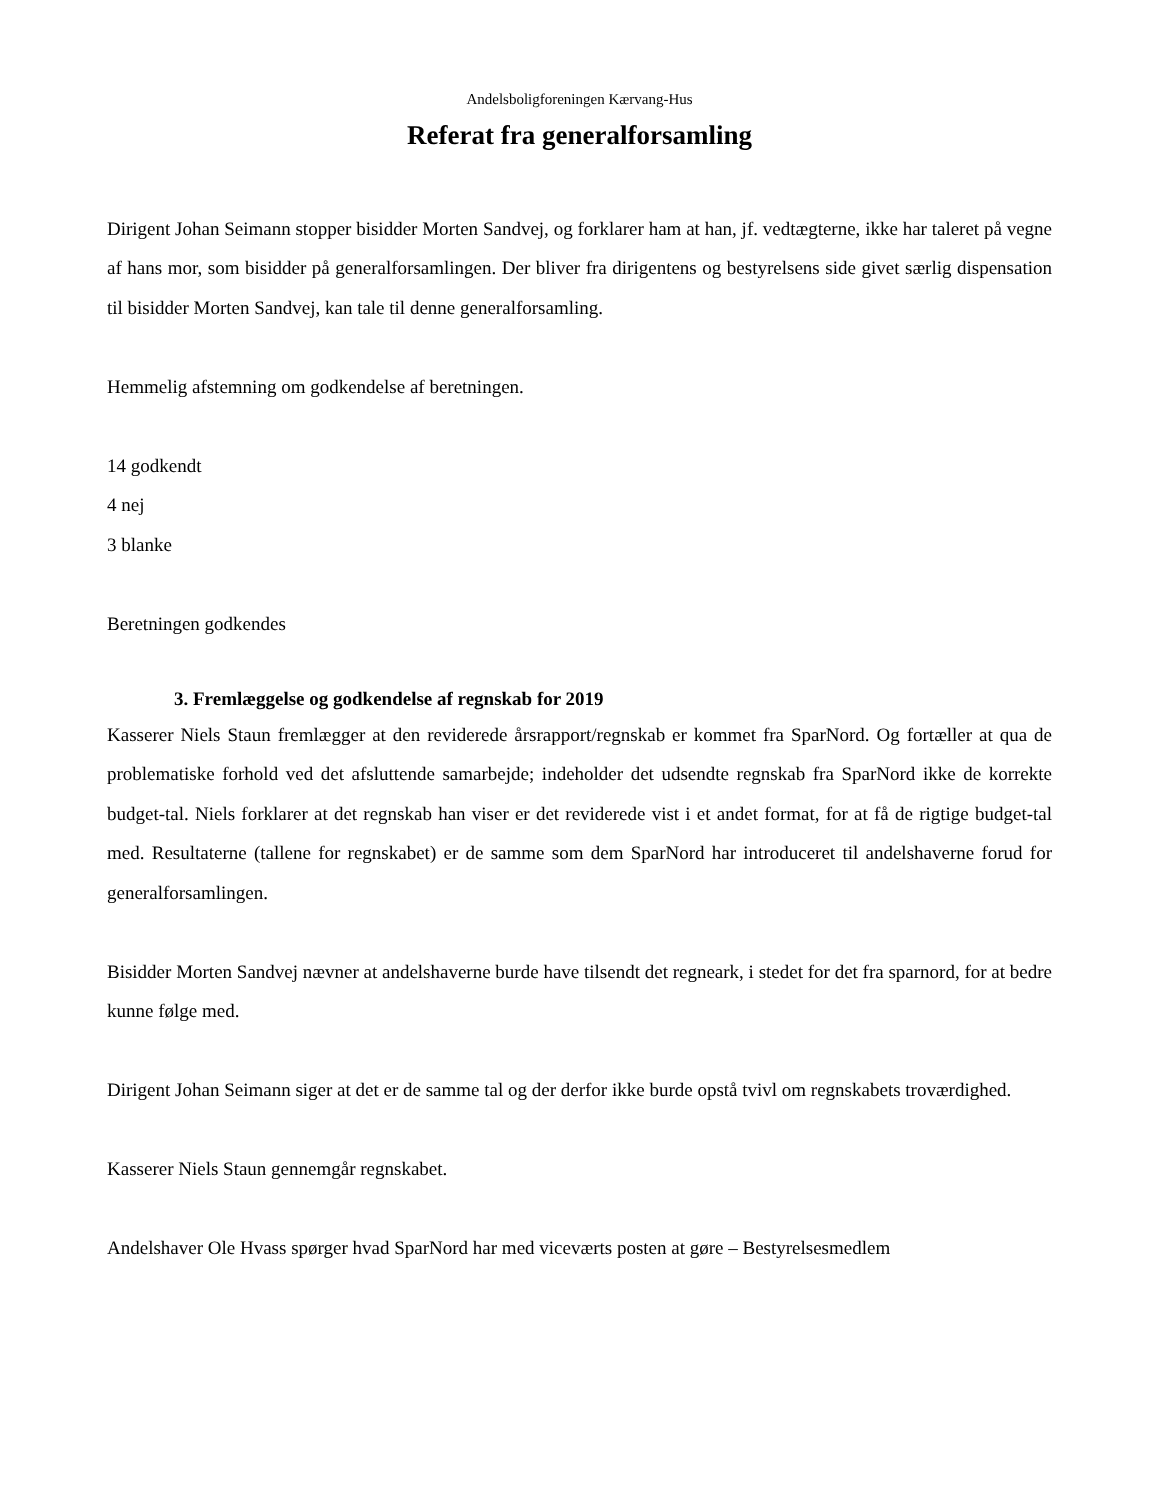Andelsboligforeningen Kærvang-Hus
Referat fra generalforsamling
Dirigent Johan Seimann stopper bisidder Morten Sandvej, og forklarer ham at han, jf. vedtægterne, ikke har taleret på vegne af hans mor, som bisidder på generalforsamlingen. Der bliver fra dirigentens og bestyrelsens side givet særlig dispensation til bisidder Morten Sandvej, kan tale til denne generalforsamling.
Hemmelig afstemning om godkendelse af beretningen.
14 godkendt
4 nej
3 blanke
Beretningen godkendes
3. Fremlæggelse og godkendelse af regnskab for 2019
Kasserer Niels Staun fremlægger at den reviderede årsrapport/regnskab er kommet fra SparNord. Og fortæller at qua de problematiske forhold ved det afsluttende samarbejde; indeholder det udsendte regnskab fra SparNord ikke de korrekte budget-tal. Niels forklarer at det regnskab han viser er det reviderede vist i et andet format, for at få de rigtige budget-tal med. Resultaterne (tallene for regnskabet) er de samme som dem SparNord har introduceret til andelshaverne forud for generalforsamlingen.
Bisidder Morten Sandvej nævner at andelshaverne burde have tilsendt det regneark, i stedet for det fra sparnord, for at bedre kunne følge med.
Dirigent Johan Seimann siger at det er de samme tal og der derfor ikke burde opstå tvivl om regnskabets troværdighed.
Kasserer Niels Staun gennemgår regnskabet.
Andelshaver Ole Hvass spørger hvad SparNord har med viceværts posten at gøre – Bestyrelsesmedlem